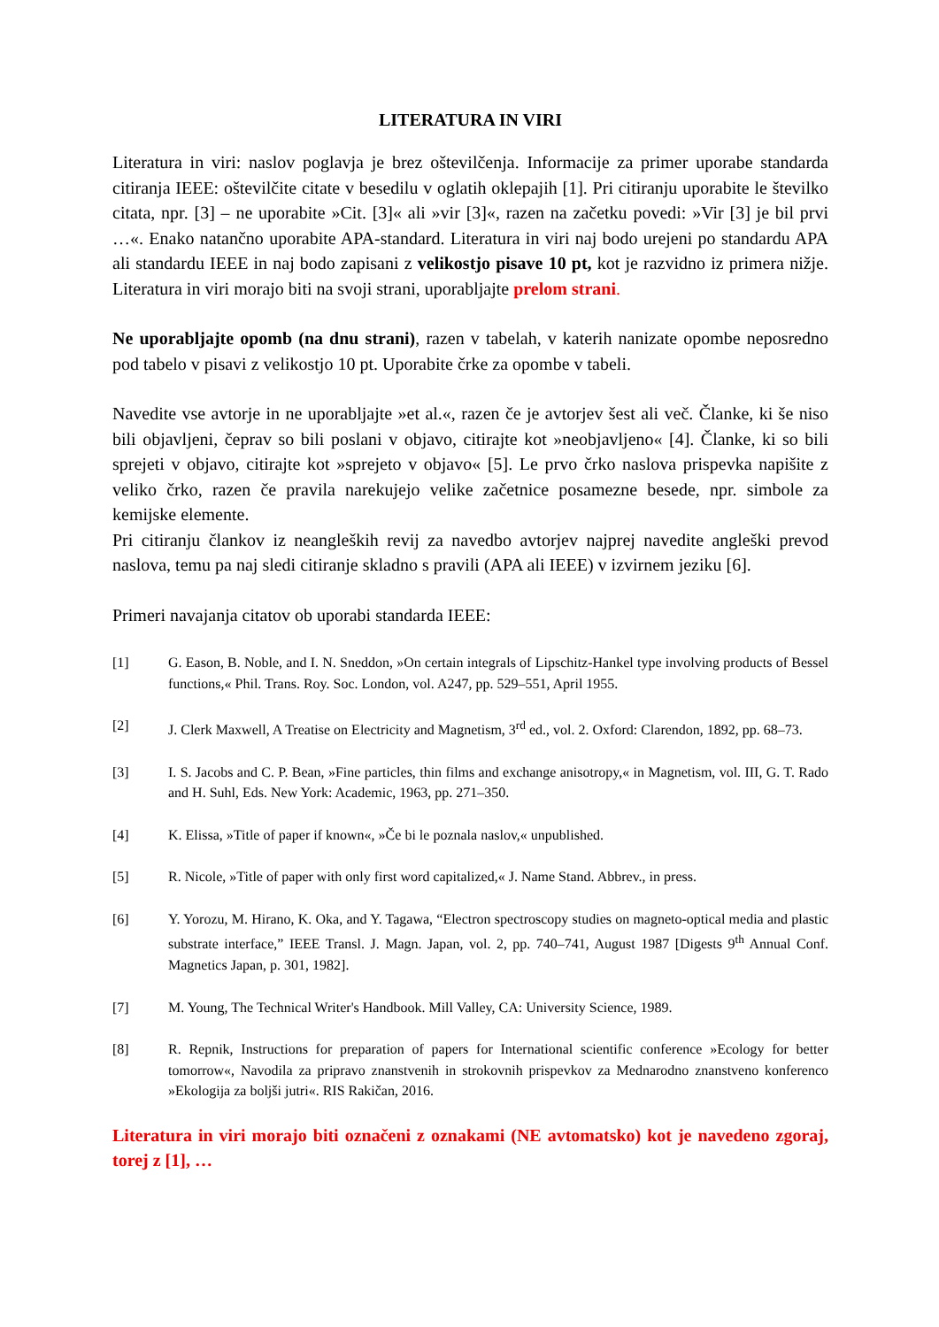LITERATURA IN VIRI
Literatura in viri: naslov poglavja je brez oštevilčenja. Informacije za primer uporabe standarda citiranja IEEE: oštevilčite citate v besedilu v oglatih oklepajih [1]. Pri citiranju uporabite le številko citata, npr. [3] – ne uporabite »Cit. [3]« ali »vir [3]«, razen na začetku povedi: »Vir [3] je bil prvi …«. Enako natančno uporabite APA-standard. Literatura in viri naj bodo urejeni po standardu APA ali standardu IEEE in naj bodo zapisani z velikostjo pisave 10 pt, kot je razvidno iz primera nižje. Literatura in viri morajo biti na svoji strani, uporabljajte prelom strani.
Ne uporabljajte opomb (na dnu strani), razen v tabelah, v katerih nanizate opombe neposredno pod tabelo v pisavi z velikostjo 10 pt. Uporabite črke za opombe v tabeli.
Navedite vse avtorje in ne uporabljajte »et al.«, razen če je avtorjev šest ali več. Članke, ki še niso bili objavljeni, čeprav so bili poslani v objavo, citirajte kot »neobjavljeno« [4]. Članke, ki so bili sprejeti v objavo, citirajte kot »sprejeto v objavo« [5]. Le prvo črko naslova prispevka napišite z veliko črko, razen če pravila narekujejo velike začetnice posamezne besede, npr. simbole za kemijske elemente.
Pri citiranju člankov iz neangleških revij za navedbo avtorjev najprej navedite angleški prevod naslova, temu pa naj sledi citiranje skladno s pravili (APA ali IEEE) v izvirnem jeziku [6].
Primeri navajanja citatov ob uporabi standarda IEEE:
[1] G. Eason, B. Noble, and I. N. Sneddon, »On certain integrals of Lipschitz-Hankel type involving products of Bessel functions,« Phil. Trans. Roy. Soc. London, vol. A247, pp. 529–551, April 1955.
[2] J. Clerk Maxwell, A Treatise on Electricity and Magnetism, 3<sup>rd</sup> ed., vol. 2. Oxford: Clarendon, 1892, pp. 68–73.
[3] I. S. Jacobs and C. P. Bean, »Fine particles, thin films and exchange anisotropy,« in Magnetism, vol. III, G. T. Rado and H. Suhl, Eds. New York: Academic, 1963, pp. 271–350.
[4] K. Elissa, »Title of paper if known«, »Če bi le poznala naslov,« unpublished.
[5] R. Nicole, »Title of paper with only first word capitalized,« J. Name Stand. Abbrev., in press.
[6] Y. Yorozu, M. Hirano, K. Oka, and Y. Tagawa, “Electron spectroscopy studies on magneto-optical media and plastic substrate interface,” IEEE Transl. J. Magn. Japan, vol. 2, pp. 740–741, August 1987 [Digests 9<sup>th</sup> Annual Conf. Magnetics Japan, p. 301, 1982].
[7] M. Young, The Technical Writer's Handbook. Mill Valley, CA: University Science, 1989.
[8] R. Repnik, Instructions for preparation of papers for International scientific conference »Ecology for better tomorrow«, Navodila za pripravo znanstvenih in strokovnih prispevkov za Mednarodno znanstveno konferenco »Ekologija za boljši jutri«. RIS Rakičan, 2016.
Literatura in viri morajo biti označeni z oznakami (NE avtomatsko) kot je navedeno zgoraj, torej z [1], …